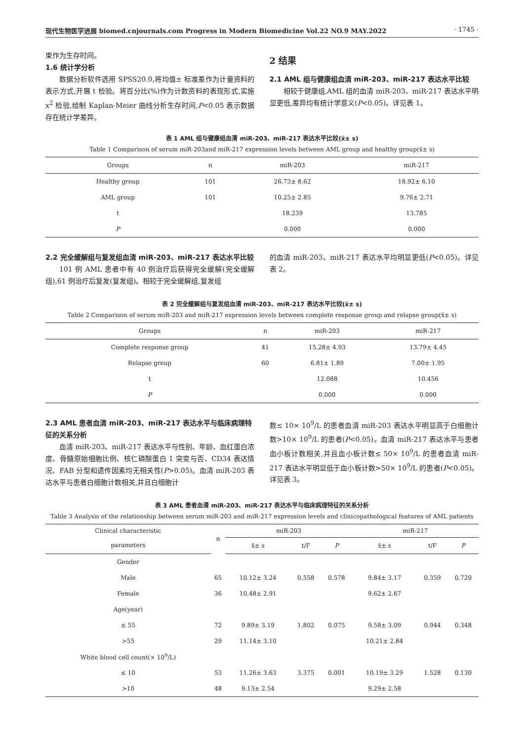现代生物医学进展 biomed.cnjournals.com Progress in Modern Biomedicine Vol.22 NO.9 MAY.2022 · 1745 ·
束作为生存时间。
1.6 统计学分析
数据分析软件选用 SPSS20.0,将均值± 标准差作为计量资料的表示方式,开展 t 检验。将百分比(%)作为计数资料的表现形式,实施 x<sup>2</sup> 检验,绘制 Kaplan-Meier 曲线分析生存时间,P<0.05 表示数据存在统计学差异。
2 结果
2.1 AML 组与健康组血清 miR-203、miR-217 表达水平比较
相较于健康组,AML 组的血清 miR-203、miR-217 表达水平明显更低,差异均有统计学意义(P<0.05)。详见表 1。
表 1 AML 组与健康组血清 miR-203、miR-217 表达水平比较(x̄± s)
Table 1 Comparison of serum miR-203and miR-217 expression levels between AML group and healthy group(x̄± s)
| Groups | n | miR-203 | miR-217 |
| --- | --- | --- | --- |
| Healthy group | 101 | 26.73± 8.62 | 18.92± 6.10 |
| AML group | 101 | 10.25± 2.85 | 9.76± 2.71 |
| t | | 18.239 | 13.785 |
| P | | 0.000 | 0.000 |
2.2 完全缓解组与复发组血清 miR-203、miR-217 表达水平比较
101 例 AML 患者中有 40 例治疗后获得完全缓解(完全缓解组),61 例治疗后复发(复发组)。相较于完全缓解组,复发组
的血清 miR-203、miR-217 表达水平均明显更低(P<0.05)。详见表 2。
表 2 完全缓解组与复发组血清 miR-203、miR-217 表达水平比较(x̄± s)
Table 2 Comparison of serum miR-203 and miR-217 expression levels between complete response group and relapse group(x̄± s)
| Groups | n | miR-203 | miR-217 |
| --- | --- | --- | --- |
| Complete response group | 41 | 15.28± 4.93 | 13.79± 4.45 |
| Relapse group | 60 | 6.81± 1.89 | 7.00± 1.95 |
| t | | 12.088 | 10.456 |
| P | | 0.000 | 0.000 |
2.3 AML 患者血清 miR-203、miR-217 表达水平与临床病理特征的关系分析
血清 miR-203、miR-217 表达水平与性别、年龄、血红蛋白浓度、骨髓原始细胞比例、核仁磷酸蛋白 1 突变与否、CD34 表达情况、FAB 分型和遗传因素均无相关性(P>0.05)。血清 miR-203 表达水平与患者白细胞计数相关,并且白细胞计
数≤ 10× 10<sup>9</sup>/L 的患者血清 miR-203 表达水平明显高于白细胞计数>10× 10<sup>9</sup>/L 的患者(P<0.05)。血清 miR-217 表达水平与患者血小板计数相关,并且血小板计数≤ 50× 10<sup>9</sup>/L 的患者血清 miR-217 表达水平明显低于血小板计数>50× 10<sup>9</sup>/L 的患者(P<0.05)。详见表 3。
表 3 AML 患者血清 miR-203、miR-217 表达水平与临床病理特征的关系分析
Table 3 Analysis of the relationship between serum miR-203 and miR-217 expression levels and clinicopathological features of AML patients
| Clinical characteristic | n | miR-203 | | | miR-217 | | |
| --- | --- | --- | --- | --- | --- | --- | --- |
| parameters | | x̄± s | t/F | P | x̄± s | t/F | P |
| Gender | | | | | | | |
| Male | 65 | 10.12± 3.24 | 0.558 | 0.578 | 9.84± 3.17 | 0.359 | 0.720 |
| Female | 36 | 10.48± 2.91 | | | 9.62± 2.67 | | |
| Age(year) | | | | | | | |
| ≤ 55 | 72 | 9.89± 3.19 | 1.802 | 0.075 | 9.58± 3.09 | 0.944 | 0.348 |
| >55 | 29 | 11.14± 3.10 | | | 10.21± 2.84 | | |
| White blood cell count(× 10<sup>9</sup>/L) | | | | | | | |
| ≤ 10 | 53 | 11.26± 3.63 | 3.375 | 0.001 | 10.19± 3.29 | 1.528 | 0.130 |
| >10 | 48 | 9.13± 2.54 | | | 9.29± 2.58 | | |